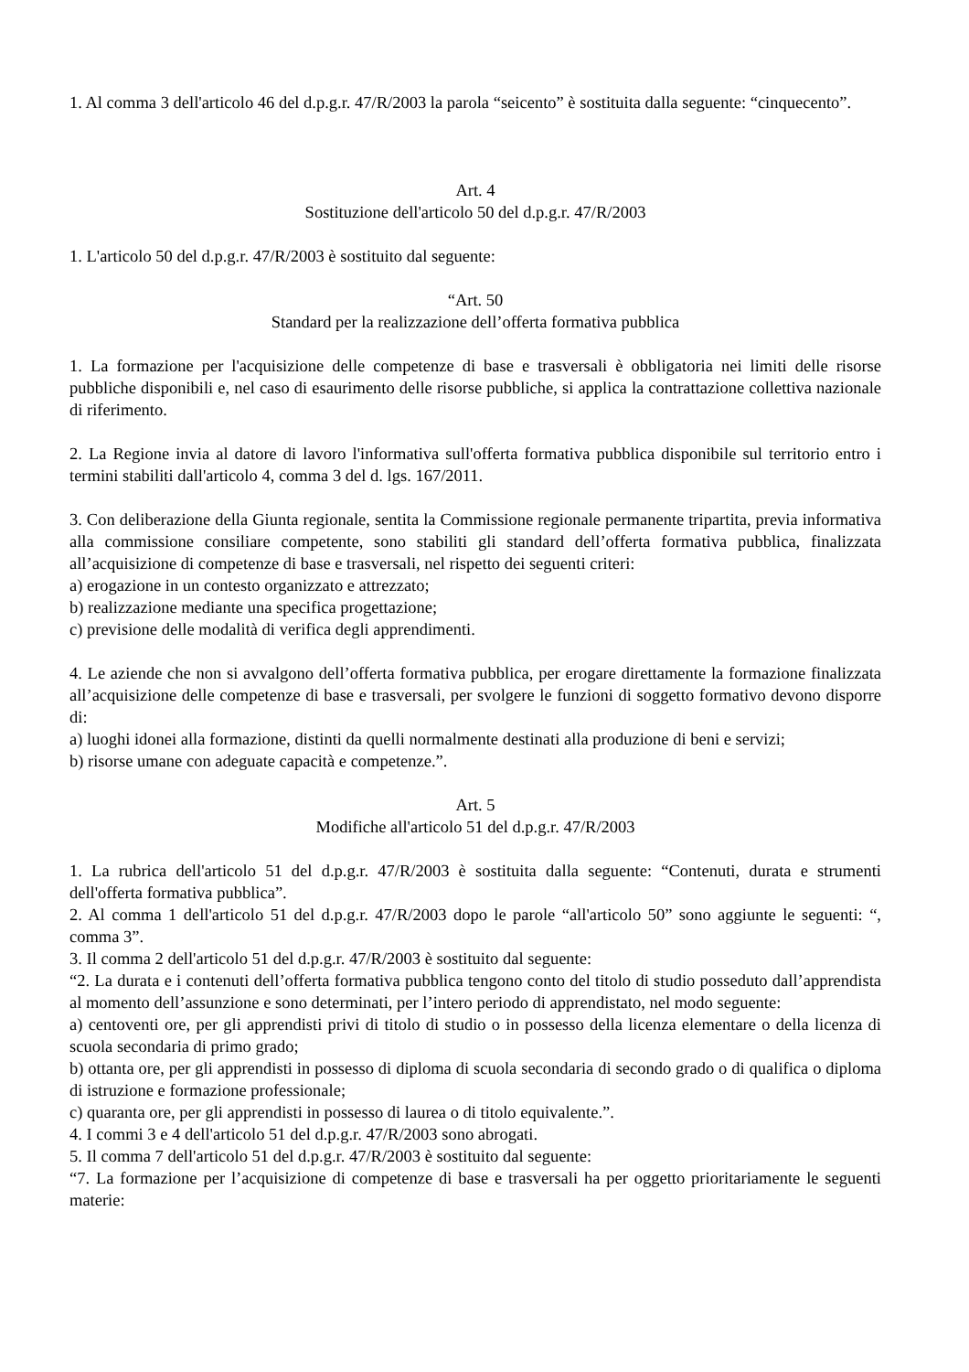1. Al comma 3 dell'articolo 46 del d.p.g.r. 47/R/2003 la parola “seicento” è sostituita dalla seguente: “cinquecento”.
Art. 4
Sostituzione dell'articolo 50 del d.p.g.r. 47/R/2003
1. L'articolo 50 del d.p.g.r. 47/R/2003 è sostituito dal seguente:
“Art. 50
Standard per la realizzazione dell’offerta formativa pubblica
1. La formazione per l'acquisizione delle competenze di base e trasversali è obbligatoria nei limiti delle risorse pubbliche disponibili e, nel caso di esaurimento delle risorse pubbliche, si applica la contrattazione collettiva nazionale di riferimento.
2. La Regione invia al datore di lavoro l'informativa sull'offerta formativa pubblica disponibile sul territorio entro i termini stabiliti dall'articolo 4, comma 3 del d. lgs. 167/2011.
3. Con deliberazione della Giunta regionale, sentita la Commissione regionale permanente tripartita, previa informativa alla commissione consiliare competente, sono stabiliti gli standard dell’offerta formativa pubblica, finalizzata all’acquisizione di competenze di base e trasversali, nel rispetto dei seguenti criteri:
a) erogazione in un contesto organizzato e attrezzato;
b) realizzazione mediante una specifica progettazione;
c) previsione delle modalità di verifica degli apprendimenti.
4. Le aziende che non si avvalgono dell’offerta formativa pubblica, per erogare direttamente la formazione finalizzata all’acquisizione delle competenze di base e trasversali, per svolgere le funzioni di soggetto formativo devono disporre di:
a) luoghi idonei alla formazione, distinti da quelli normalmente destinati alla produzione di beni e servizi;
b) risorse umane con adeguate capacità e competenze.”.
Art. 5
Modifiche all'articolo 51 del d.p.g.r. 47/R/2003
1. La rubrica dell'articolo 51 del d.p.g.r. 47/R/2003 è sostituita dalla seguente: “Contenuti, durata e strumenti dell'offerta formativa pubblica”.
2. Al comma 1 dell'articolo 51 del d.p.g.r. 47/R/2003 dopo le parole “all'articolo 50” sono aggiunte le seguenti: “, comma 3”.
3. Il comma 2 dell'articolo 51 del d.p.g.r. 47/R/2003 è sostituito dal seguente:
“2. La durata e i contenuti dell’offerta formativa pubblica tengono conto del titolo di studio posseduto dall’apprendista al momento dell’assunzione e sono determinati, per l’intero periodo di apprendistato, nel modo seguente:
a) centoventi ore, per gli apprendisti privi di titolo di studio o in possesso della licenza elementare o della licenza di scuola secondaria di primo grado;
b) ottanta ore, per gli apprendisti in possesso di diploma di scuola secondaria di secondo grado o di qualifica o diploma di istruzione e formazione professionale;
c) quaranta ore, per gli apprendisti in possesso di laurea o di titolo equivalente.”.
4. I commi 3 e 4 dell'articolo 51 del d.p.g.r. 47/R/2003 sono abrogati.
5. Il comma 7 dell'articolo 51 del d.p.g.r. 47/R/2003 è sostituito dal seguente:
“7. La formazione per l’acquisizione di competenze di base e trasversali ha per oggetto prioritariamente le seguenti materie: